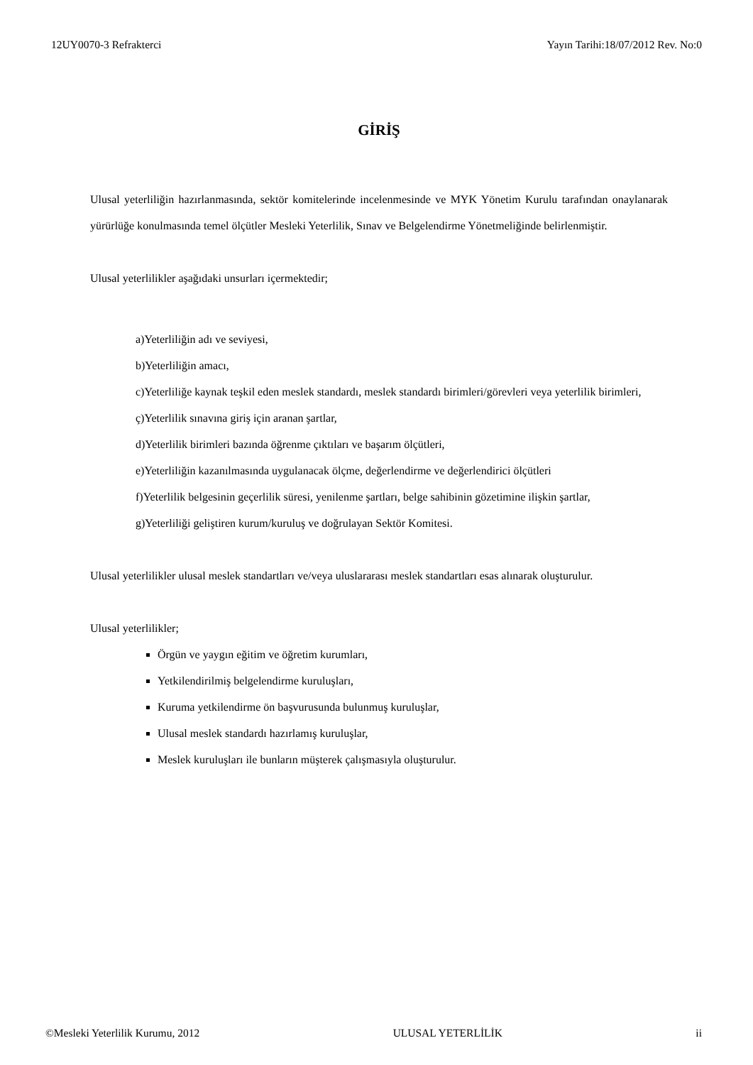12UY0070-3 Refrakterci Yayın Tarihi:18/07/2012 Rev. No:0
GİRİŞ
Ulusal yeterliliğin hazırlanmasında, sektör komitelerinde incelenmesinde ve MYK Yönetim Kurulu tarafından onaylanarak yürürlüğe konulmasında temel ölçütler Mesleki Yeterlilik, Sınav ve Belgelendirme Yönetmeliğinde belirlenmiştir.
Ulusal yeterlilikler aşağıdaki unsurları içermektedir;
a)Yeterliliğin adı ve seviyesi,
b)Yeterliliğin amacı,
c)Yeterliliğe kaynak teşkil eden meslek standardı, meslek standardı birimleri/görevleri veya yeterlilik birimleri,
ç)Yeterlilik sınavına giriş için aranan şartlar,
d)Yeterlilik birimleri bazında öğrenme çıktıları ve başarım ölçütleri,
e)Yeterliliğin kazanılmasında uygulanacak ölçme, değerlendirme ve değerlendirici ölçütleri
f)Yeterlilik belgesinin geçerlilik süresi, yenilenme şartları, belge sahibinin gözetimine ilişkin şartlar,
g)Yeterliliği geliştiren kurum/kuruluş ve doğrulayan Sektör Komitesi.
Ulusal yeterlilikler ulusal meslek standartları ve/veya uluslararası meslek standartları esas alınarak oluşturulur.
Ulusal yeterlilikler;
Örgün ve yaygın eğitim ve öğretim kurumları,
Yetkilendirilmiş belgelendirme kuruluşları,
Kuruma yetkilendirme ön başvurusunda bulunmuş kuruluşlar,
Ulusal meslek standardı hazırlamış kuruluşlar,
Meslek kuruluşları ile bunların müşterek çalışmasıyla oluşturulur.
©Mesleki Yeterlilik Kurumu, 2012 ULUSAL YETERLİLİK ii